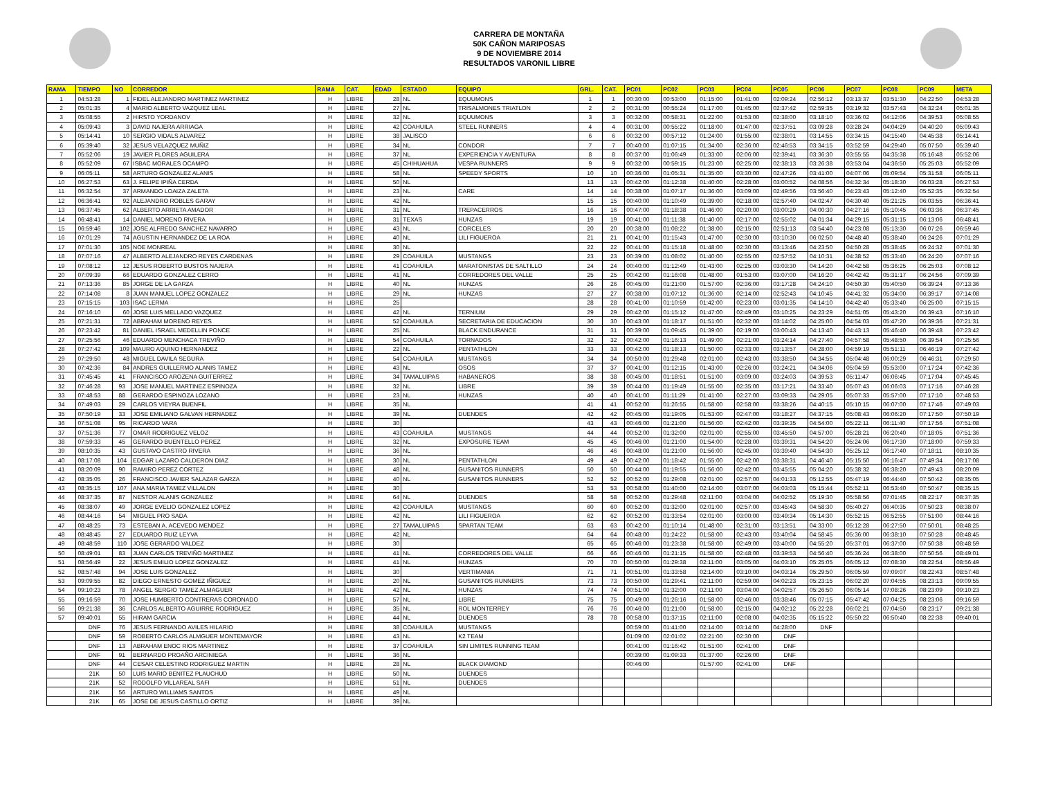CARRERA DE MONTAÑA
50K CAÑON MARIPOSAS
9 DE NOVIEMBRE 2014
RESULTADOS VARONIL LIBRE
| RAMA | TIEMPO | NO | CORREDOR | RAMA | CAT. | EDAD | ESTADO | EQUIPO | GRL. | CAT. | PC01 | PC02 | PC03 | PC04 | PC05 | PC06 | PC07 | PC08 | PC09 | META |
| --- | --- | --- | --- | --- | --- | --- | --- | --- | --- | --- | --- | --- | --- | --- | --- | --- | --- | --- | --- | --- |
| 1 | 04:53:28 | 1 | FIDEL ALEJANDRO MARTINEZ MARTINEZ | H | LIBRE | 28 | NL | EQUUMONS | 1 | 1 | 00:30:00 | 00:53:00 | 01:15:00 | 01:41:00 | 02:09:24 | 02:56:12 | 03:13:37 | 03:51:30 | 04:22:50 | 04:53:28 |
| 2 | 05:01:35 | 4 | MARIO ALBERTO VAZQUEZ LEAL | H | LIBRE | 27 | NL | TRISALMONES TRIATLON | 2 | 2 | 00:31:00 | 00:55:24 | 01:17:00 | 01:45:00 | 02:37:42 | 02:59:35 | 03:19:32 | 03:57:43 | 04:32:24 | 05:01:35 |
| 3 | 05:08:55 | 2 | HIRSTO YORDANOV | H | LIBRE | 32 | NL | EQUUMONS | 3 | 3 | 00:32:00 | 00:58:31 | 01:22:00 | 01:53:00 | 02:38:00 | 03:18:10 | 03:36:02 | 04:12:06 | 04:39:53 | 05:08:55 |
| 4 | 05:09:43 | 3 | DAVID NAJERA ARRIAGA | H | LIBRE | 42 | COAHUILA | STEEL RUNNERS | 4 | 4 | 00:31:00 | 00:55:22 | 01:18:00 | 01:47:00 | 02:37:51 | 03:09:28 | 03:28:24 | 04:04:29 | 04:40:20 | 05:09:43 |
| 5 | 05:14:41 | 10 | SERGIO VIDALS ALVAREZ | H | LIBRE | 38 | JALISCO | | 6 | 6 | 00:32:00 | 00:57:12 | 01:24:00 | 01:55:00 | 02:38:01 | 03:14:55 | 03:34:15 | 04:15:40 | 04:45:38 | 05:14:41 |
| 6 | 05:39:40 | 32 | JESUS VELAZQUEZ MUÑIZ | H | LIBRE | 34 | NL | CONDOR | 7 | 7 | 00:40:00 | 01:07:15 | 01:34:00 | 02:36:00 | 02:46:53 | 03:34:15 | 03:52:59 | 04:29:40 | 05:07:50 | 05:39:40 |
| 7 | 05:52:06 | 19 | JAVIER FLORES AGUILERA | H | LIBRE | 37 | NL | EXPERIENCIA Y AVENTURA | 8 | 8 | 00:37:00 | 01:06:49 | 01:33:00 | 02:06:00 | 02:39:41 | 03:36:30 | 03:55:55 | 04:35:38 | 05:16:48 | 05:52:06 |
| 8 | 05:52:09 | 67 | ISBAC MORALES OCAMPO | H | LIBRE | 45 | CHIHUAHUA | VESPA RUNNERS | 9 | 9 | 00:32:00 | 00:59:15 | 01:23:00 | 02:25:00 | 02:38:13 | 03:26:38 | 03:53:04 | 04:36:50 | 05:25:03 | 05:52:09 |
| 9 | 06:05:11 | 58 | ARTURO GONZALEZ ALANIS | H | LIBRE | 58 | NL | SPEEDY SPORTS | 10 | 10 | 00:36:00 | 01:05:31 | 01:35:00 | 03:30:00 | 02:47:26 | 03:41:00 | 04:07:06 | 05:09:54 | 05:31:58 | 06:05:11 |
| 10 | 06:27:53 | 63 | J. FELIPE IPIÑA CERDA | H | LIBRE | 50 | NL | | 13 | 13 | 00:42:00 | 01:12:38 | 01:40:00 | 02:28:00 | 03:00:52 | 04:08:56 | 04:32:34 | 05:18:30 | 06:03:28 | 06:27:53 |
| 11 | 06:32:54 | 37 | ARMANDO LOAIZA ZALETA | H | LIBRE | 23 | NL | CARE | 14 | 14 | 00:38:00 | 01:07:17 | 01:36:00 | 03:09:00 | 02:49:56 | 03:56:40 | 04:23:43 | 05:12:40 | 05:52:35 | 06:32:54 |
| 12 | 06:36:41 | 92 | ALEJANDRO ROBLES GARAY | H | LIBRE | 42 | NL | | 15 | 15 | 00:40:00 | 01:10:49 | 01:39:00 | 02:18:00 | 02:57:40 | 04:02:47 | 04:30:40 | 05:21:25 | 06:03:55 | 06:36:41 |
| 13 | 06:37:45 | 62 | ALBERTO ARRIETA AMADOR | H | LIBRE | 31 | NL | TREPACERROS | 16 | 16 | 00:47:00 | 01:18:38 | 01:46:00 | 02:20:00 | 03:00:29 | 04:00:30 | 04:27:16 | 05:10:45 | 06:03:36 | 06:37:45 |
| 14 | 06:48:41 | 14 | DANIEL MORENO RIVERA | H | LIBRE | 31 | TEXAS | HUNZAS | 19 | 19 | 00:41:00 | 01:11:38 | 01:40:00 | 02:17:00 | 02:55:02 | 04:01:34 | 04:29:15 | 05:31:15 | 06:13:06 | 06:48:41 |
| 15 | 06:59:46 | 102 | JOSE ALFREDO SANCHEZ NAVARRO | H | LIBRE | 43 | NL | CORCELES | 20 | 20 | 00:38:00 | 01:08:22 | 01:38:00 | 02:15:00 | 02:51:13 | 03:54:40 | 04:23:08 | 05:13:30 | 06:07:26 | 06:59:46 |
| 16 | 07:01:29 | 74 | AGUSTIN HERNANDEZ DE LA ROA | H | LIBRE | 40 | NL | LILI FIGUEROA | 21 | 21 | 00:41:00 | 01:15:43 | 01:47:00 | 02:30:00 | 03:10:30 | 06:02:50 | 04:48:40 | 05:38:40 | 06:24:26 | 07:01:29 |
| 17 | 07:01:30 | 105 | NOE MONREAL | H | LIBRE | 30 | NL | | 22 | 22 | 00:41:00 | 01:15:18 | 01:48:00 | 02:30:00 | 03:13:46 | 04:23:50 | 04:50:28 | 05:38:45 | 06:24:32 | 07:01:30 |
| 18 | 07:07:16 | 47 | ALBERTO ALEJANDRO REYES CARDENAS | H | LIBRE | 29 | COAHUILA | MUSTANGS | 23 | 23 | 00:39:00 | 01:08:02 | 01:40:00 | 02:55:00 | 02:57:52 | 04:10:31 | 04:38:52 | 05:33:40 | 06:24:20 | 07:07:16 |
| 19 | 07:08:12 | 12 | JESUS ROBERTO BUSTOS NAJERA | H | LIBRE | 41 | COAHUILA | MARATONISTAS DE SALTILLO | 24 | 24 | 00:40:00 | 01:12:49 | 01:43:00 | 02:25:00 | 03:03:30 | 04:14:20 | 04:42:58 | 05:36:25 | 06:25:03 | 07:08:12 |
| 20 | 07:09:39 | 66 | EDUARDO GONZALEZ CERRO | H | LIBRE | 41 | NL | CORREDORES DEL VALLE | 25 | 25 | 00:42:00 | 01:16:08 | 01:48:00 | 01:53:00 | 03:07:00 | 04:16:20 | 04:42:42 | 05:31:17 | 06:24:56 | 07:09:39 |
| 21 | 07:13:36 | 85 | JORGE DE LA GARZA | H | LIBRE | 40 | NL | HUNZAS | 26 | 26 | 00:45:00 | 01:21:00 | 01:57:00 | 02:36:00 | 03:17:28 | 04:24:10 | 04:50:30 | 05:40:50 | 06:39:24 | 07:13:36 |
| 22 | 07:14:08 | 8 | JUAN MANUEL LOPEZ GONZALEZ | H | LIBRE | 29 | NL | HUNZAS | 27 | 27 | 00:38:00 | 01:07:12 | 01:36:00 | 02:14:00 | 02:52:43 | 04:10:45 | 04:41:32 | 05:34:00 | 06:39:17 | 07:14:08 |
| 23 | 07:15:15 | 103 | ISAC LERMA | H | LIBRE | 25 | | | 28 | 28 | 00:41:00 | 01:10:59 | 01:42:00 | 02:23:00 | 03:01:35 | 04:14:10 | 04:42:40 | 05:33:40 | 06:25:00 | 07:15:15 |
| 24 | 07:16:10 | 60 | JOSE LUIS MELLADO VAZQUEZ | H | LIBRE | 42 | NL | TERNIUM | 29 | 29 | 00:42:00 | 01:15:12 | 01:47:00 | 02:49:00 | 03:10:25 | 04:23:29 | 04:51:05 | 05:43:20 | 06:39:43 | 07:16:10 |
| 25 | 07:21:31 | 72 | ABRAHAM MORENO REYES | H | LIBRE | 52 | COAHUILA | SECRETARIA DE EDUCACION | 30 | 30 | 00:43:00 | 01:18:17 | 01:51:00 | 02:32:00 | 03:14:02 | 04:25:00 | 04:54:03 | 05:47:20 | 06:39:36 | 07:21:31 |
| 26 | 07:23:42 | 81 | DANIEL ISRAEL MEDELLIN PONCE | H | LIBRE | 25 | NL | BLACK ENDURANCE | 31 | 31 | 00:39:00 | 01:09:45 | 01:39:00 | 02:19:00 | 03:00:43 | 04:13:40 | 04:43:13 | 05:46:40 | 06:39:48 | 07:23:42 |
| 27 | 07:25:56 | 46 | EDUARDO MENCHACA TREVIÑO | H | LIBRE | 54 | COAHUILA | TORNADOS | 32 | 32 | 00:42:00 | 01:16:13 | 01:49:00 | 02:21:00 | 03:24:14 | 04:27:40 | 04:57:58 | 05:48:50 | 06:39:54 | 07:25:56 |
| 28 | 07:27:42 | 109 | MAURO AQUINO HERNANDEZ | H | LIBRE | 22 | NL | PENTATHLON | 33 | 33 | 00:42:00 | 01:18:13 | 01:50:00 | 02:33:00 | 03:13:57 | 04:28:00 | 04:59:19 | 05:51:11 | 06:46:19 | 07:27:42 |
| 29 | 07:29:50 | 48 | MIGUEL DAVILA SEGURA | H | LIBRE | 54 | COAHUILA | MUSTANGS | 34 | 34 | 00:50:00 | 01:29:48 | 02:01:00 | 02:43:00 | 03:38:50 | 04:34:55 | 05:04:48 | 06:00:29 | 06:46:31 | 07:29:50 |
| 30 | 07:42:36 | 84 | ANDRES GUILLERMO ALANIS TAMEZ | H | LIBRE | 43 | NL | OSOS | 37 | 37 | 00:41:00 | 01:12:15 | 01:43:00 | 02:26:00 | 03:24:21 | 04:34:06 | 05:04:59 | 05:53:00 | 07:17:24 | 07:42:36 |
| 31 | 07:45:45 | 41 | FRANCISCO AROZENA GUITERREZ | H | LIBRE | 34 | TAMALUIPAS | HABANEROS | 38 | 38 | 00:45:00 | 01:18:51 | 01:51:00 | 03:09:00 | 03:24:03 | 04:39:53 | 05:11:47 | 06:06:45 | 07:17:04 | 07:45:45 |
| 32 | 07:46:28 | 93 | JOSE MANUEL MARTINEZ ESPINOZA | H | LIBRE | 32 | NL | LIBRE | 39 | 39 | 00:44:00 | 01:19:49 | 01:55:00 | 02:35:00 | 03:17:21 | 04:33:40 | 05:07:43 | 06:06:03 | 07:17:16 | 07:46:28 |
| 33 | 07:48:53 | 88 | GERARDO ESPINOZA LOZANO | H | LIBRE | 23 | NL | HUNZAS | 40 | 40 | 00:41:00 | 01:11:29 | 01:41:00 | 02:27:00 | 03:09:33 | 04:29:05 | 05:07:33 | 05:57:00 | 07:17:10 | 07:48:53 |
| 34 | 07:49:03 | 29 | CARLOS VIEYRA BUENFIL | H | LIBRE | 35 | NL | | 41 | 41 | 00:52:00 | 01:26:55 | 01:58:00 | 02:58:00 | 03:38:26 | 04:40:15 | 05:10:15 | 06:07:00 | 07:17:46 | 07:49:03 |
| 35 | 07:50:19 | 33 | JOSE EMILIANO GALVAN HERNADEZ | H | LIBRE | 39 | NL | DUENDES | 42 | 42 | 00:45:00 | 01:19:05 | 01:53:00 | 02:47:00 | 03:18:27 | 04:37:15 | 05:08:43 | 06:06:20 | 07:17:50 | 07:50:19 |
| 36 | 07:51:08 | 95 | RICARDO VARA | H | LIBRE | 30 | | | 43 | 43 | 00:46:00 | 01:21:00 | 01:56:00 | 02:42:00 | 03:39:35 | 04:54:00 | 05:22:11 | 06:11:40 | 07:17:56 | 07:51:08 |
| 37 | 07:51:36 | 77 | OMAR RODRIGUEZ VELOZ | H | LIBRE | 43 | COAHUILA | MUSTANGS | 44 | 44 | 00:52:00 | 01:32:00 | 02:01:00 | 02:55:00 | 03:45:50 | 04:57:00 | 05:28:21 | 06:20:40 | 07:18:05 | 07:51:36 |
| 38 | 07:59:33 | 45 | GERARDO BUENTELLO PEREZ | H | LIBRE | 32 | NL | EXPOSURE TEAM | 45 | 45 | 00:46:00 | 01:21:00 | 01:54:00 | 02:28:00 | 03:39:31 | 04:54:20 | 05:24:06 | 06:17:30 | 07:18:00 | 07:59:33 |
| 39 | 08:10:35 | 43 | GUSTAVO CASTRO RIVERA | H | LIBRE | 36 | NL | | 46 | 46 | 00:48:00 | 01:21:00 | 01:56:00 | 02:45:00 | 03:39:40 | 04:54:30 | 05:25:12 | 06:17:40 | 07:18:11 | 08:10:35 |
| 40 | 08:17:08 | 104 | EDGAR LAZARO CALDERON DIAZ | H | LIBRE | 30 | NL | PENTATHLON | 49 | 49 | 00:42:00 | 01:18:42 | 01:55:00 | 02:42:00 | 03:38:31 | 04:46:40 | 05:15:50 | 06:16:47 | 07:49:34 | 08:17:08 |
| 41 | 08:20:09 | 90 | RAMIRO PEREZ CORTEZ | H | LIBRE | 48 | NL | GUSANITOS RUNNERS | 50 | 50 | 00:44:00 | 01:19:55 | 01:56:00 | 02:42:00 | 03:45:55 | 05:04:20 | 05:38:32 | 06:38:20 | 07:49:43 | 08:20:09 |
| 42 | 08:35:05 | 26 | FRANCISCO JAVIER SALAZAR GARZA | H | LIBRE | 40 | NL | GUSANITOS RUNNERS | 52 | 52 | 00:52:00 | 01:29:08 | 02:01:00 | 02:57:00 | 04:01:33 | 05:12:55 | 05:47:19 | 06:44:40 | 07:50:42 | 08:35:05 |
| 43 | 08:35:15 | 107 | ANA MARIA TAMEZ VILLALON | H | LIBRE | 30 | | | 53 | 53 | 00:58:00 | 01:40:00 | 02:14:00 | 03:07:00 | 04:03:03 | 05:15:44 | 05:52:11 | 06:53:40 | 07:50:47 | 08:35:15 |
| 44 | 08:37:35 | 87 | NESTOR ALANIS GONZALEZ | H | LIBRE | 64 | NL | DUENDES | 58 | 58 | 00:52:00 | 01:29:48 | 02:11:00 | 03:04:00 | 04:02:52 | 05:19:30 | 05:58:56 | 07:01:45 | 08:22:17 | 08:37:35 |
| 45 | 08:38:07 | 49 | JORGE EVELIO GONZALEZ LOPEZ | H | LIBRE | 42 | COAHUILA | MUSTANGS | 60 | 60 | 00:52:00 | 01:32:00 | 02:01:00 | 02:57:00 | 03:45:43 | 04:58:30 | 05:40:27 | 06:40:35 | 07:50:23 | 08:38:07 |
| 46 | 08:44:16 | 54 | MIGUEL PRO SADA | H | LIBRE | 42 | NL | LILI FIGUEROA | 62 | 62 | 00:52:00 | 01:33:54 | 02:01:00 | 03:00:00 | 03:49:34 | 05:14:30 | 05:52:15 | 06:52:55 | 07:51:00 | 08:44:16 |
| 47 | 08:48:25 | 73 | ESTEBAN A. ACEVEDO MENDEZ | H | LIBRE | 27 | TAMALUIPAS | SPARTAN TEAM | 63 | 63 | 00:42:00 | 01:10:14 | 01:48:00 | 02:31:00 | 03:13:51 | 04:33:00 | 05:12:28 | 06:27:50 | 07:50:01 | 08:48:25 |
| 48 | 08:48:45 | 27 | EDUARDO RUIZ LEYVA | H | LIBRE | 42 | NL | | 64 | 64 | 00:48:00 | 01:24:22 | 01:58:00 | 02:43:00 | 03:40:04 | 04:58:45 | 05:36:00 | 06:38:10 | 07:50:28 | 08:48:45 |
| 49 | 08:48:59 | 110 | JOSE GERARDO VALDEZ | H | LIBRE | 30 | | | 65 | 65 | 00:46:00 | 01:23:38 | 01:58:00 | 02:49:00 | 03:40:00 | 04:55:20 | 05:37:01 | 06:37:00 | 07:50:38 | 08:48:59 |
| 50 | 08:49:01 | 83 | JUAN CARLOS TREVIÑO MARTINEZ | H | LIBRE | 41 | NL | CORREDORES DEL VALLE | 66 | 66 | 00:46:00 | 01:21:15 | 01:58:00 | 02:48:00 | 03:39:53 | 04:56:40 | 05:36:24 | 06:38:00 | 07:50:56 | 08:49:01 |
| 51 | 08:56:49 | 22 | JESUS EMILIO LOPEZ GONZALEZ | H | LIBRE | 41 | NL | HUNZAS | 70 | 70 | 00:50:00 | 01:29:38 | 02:11:00 | 03:05:00 | 04:03:10 | 05:25:05 | 06:05:12 | 07:08:30 | 08:22:54 | 08:56:49 |
| 52 | 08:57:48 | 94 | JOSE LUIS GONZALEZ | H | LIBRE | 30 | | VERTIMANIA | 71 | 71 | 00:51:00 | 01:33:58 | 02:14:00 | 03:10:00 | 04:03:14 | 05:29:50 | 06:05:59 | 07:09:07 | 08:22:43 | 08:57:48 |
| 53 | 09:09:55 | 82 | DIEGO ERNESTO GOMEZ IÑIGUEZ | H | LIBRE | 20 | NL | GUSANITOS RUNNERS | 73 | 73 | 00:50:00 | 01:29:41 | 02:11:00 | 02:59:00 | 04:02:23 | 05:23:15 | 06:02:20 | 07:04:55 | 08:23:13 | 09:09:55 |
| 54 | 09:10:23 | 78 | ANGEL SERGIO TAMEZ ALMAGUER | H | LIBRE | 42 | NL | HUNZAS | 74 | 74 | 00:51:00 | 01:32:00 | 02:11:00 | 03:04:00 | 04:02:57 | 05:26:50 | 06:05:14 | 07:08:26 | 08:23:09 | 09:10:23 |
| 55 | 09:16:59 | 70 | JOSE HUMBERTO CONTRERAS CORONADO | H | LIBRE | 57 | NL | LIBRE | 75 | 75 | 00:49:00 | 01:26:16 | 01:58:00 | 02:46:00 | 03:38:46 | 05:07:15 | 05:47:42 | 07:04:25 | 08:23:06 | 09:16:59 |
| 56 | 09:21:38 | 36 | CARLOS ALBERTO AGUIRRE RODRIGUEZ | H | LIBRE | 35 | NL | ROL MONTERREY | 76 | 76 | 00:46:00 | 01:21:00 | 01:58:00 | 02:15:00 | 04:02:12 | 05:22:28 | 06:02:21 | 07:04:50 | 08:23:17 | 09:21:38 |
| 57 | 09:40:01 | 55 | HIRAM GARCIA | H | LIBRE | 44 | NL | DUENDES | 78 | 78 | 00:58:00 | 01:37:15 | 02:11:00 | 02:08:00 | 04:02:35 | 05:15:22 | 05:50:22 | 06:50:40 | 08:22:38 | 09:40:01 |
| | DNF | 76 | JESUS FERNANDO AVILES HILARIO | H | LIBRE | 38 | COAHUILA | MUSTANGS | | | 00:59:00 | 01:41:00 | 02:14:00 | 03:14:00 | 04:28:00 | DNF | | | | |
| | DNF | 59 | ROBERTO CARLOS ALMGUER MONTEMAYOR | H | LIBRE | 43 | NL | K2 TEAM | | | 01:09:00 | 02:01:02 | 02:21:00 | 02:30:00 | DNF | | | | | |
| | DNF | 13 | ABRAHAM ENOC RIOS MARTINEZ | H | LIBRE | 37 | COAHUILA | SIN LIMITES RUNNING TEAM | | | 00:41:00 | 01:16:42 | 01:51:00 | 02:41:00 | DNF | | | | | |
| | DNF | 91 | BERNARDO PROAÑO ARCINIEGA | H | LIBRE | 36 | NL | | | | 00:39:00 | 01:09:33 | 01:37:00 | 02:26:00 | DNF | | | | | |
| | DNF | 44 | CESAR CELESTINO RODRIGUEZ MARTIN | H | LIBRE | 28 | NL | BLACK DIAMOND | | | 00:46:00 | | 01:57:00 | 02:41:00 | DNF | | | | | |
| | 21K | 50 | LUIS MARIO BENITEZ PLAUCHUD | H | LIBRE | 50 | NL | DUENDES | | | | | | | | | | | | |
| | 21K | 52 | RODOLFO VILLAREAL SAFI | H | LIBRE | 51 | NL | DUENDES | | | | | | | | | | | | |
| | 21K | 56 | ARTURO WILLIAMS SANTOS | H | LIBRE | 49 | NL | | | | | | | | | | | | | |
| | 21K | 65 | JOSE DE JESUS CASTILLO ORTIZ | H | LIBRE | 39 | NL | | | | | | | | | | | | | |